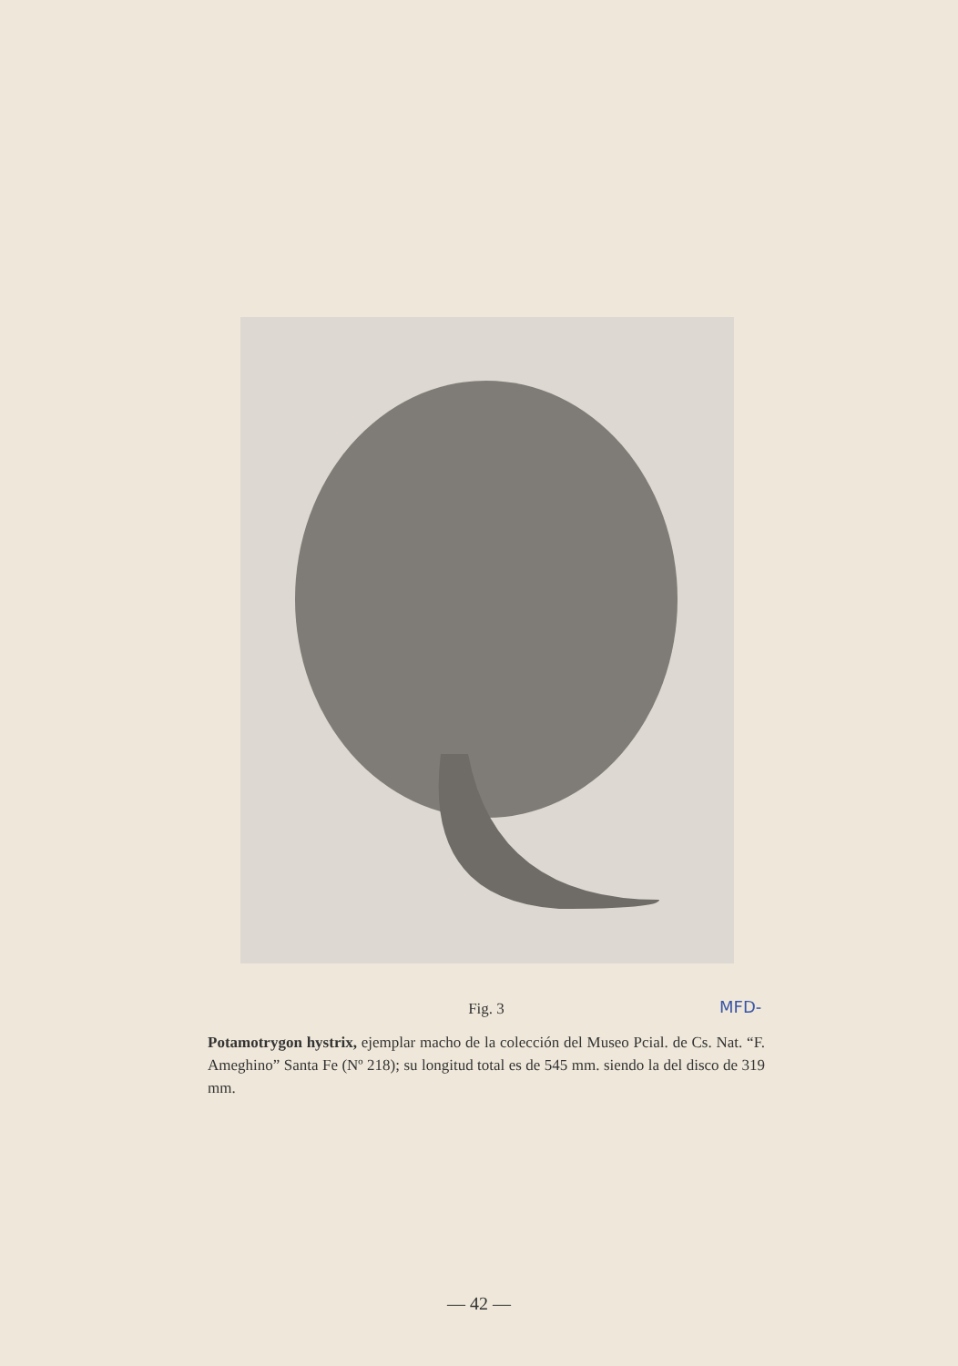Fig. 3
Potamotrygon hystrix, ejemplar macho de la colección del Museo Pcial. de Cs. Nat. “F. Ameghino” Santa Fe (Nº 218); su longitud total es de 545 mm. siendo la del disco de 319 mm.
MFD-
— 42 —